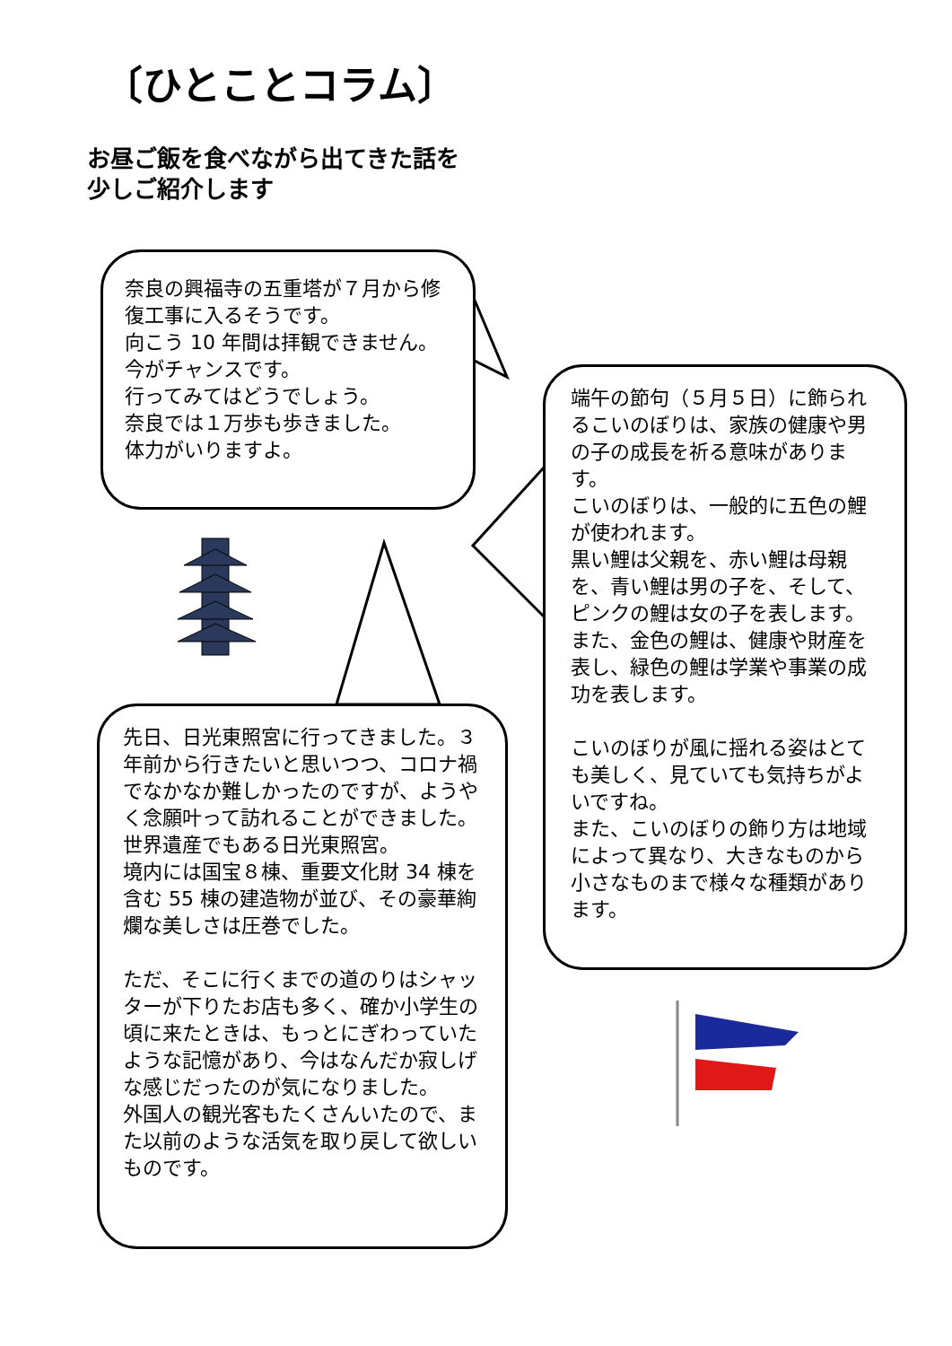〔ひとことコラム〕
お昼ご飯を食べながら出てきた話を
少しご紹介します
奈良の興福寺の五重塔が７月から修復工事に入るそうです。
向こう 10 年間は拝観できません。
今がチャンスです。
行ってみてはどうでしょう。
奈良では１万歩も歩きました。
体力がいりますよ。
先日、日光東照宮に行ってきました。３年前から行きたいと思いつつ、コロナ禍でなかなか難しかったのですが、ようやく念願叶って訪れることができました。
世界遺産でもある日光東照宮。
境内には国宝８棟、重要文化財 34 棟を含む 55 棟の建造物が並び、その豪華絢爛な美しさは圧巻でした。
ただ、そこに行くまでの道のりはシャッターが下りたお店も多く、確か小学生の頃に来たときは、もっとにぎわっていたような記憶があり、今はなんだか寂しげな感じだったのが気になりました。
外国人の観光客もたくさんいたので、また以前のような活気を取り戻して欲しいものです。
端午の節句（５月５日）に飾られるこいのぼりは、家族の健康や男の子の成長を祈る意味があります。
こいのぼりは、一般的に五色の鯉が使われます。
黒い鯉は父親を、赤い鯉は母親を、青い鯉は男の子を、そして、ピンクの鯉は女の子を表します。
また、金色の鯉は、健康や財産を表し、緑色の鯉は学業や事業の成功を表します。
こいのぼりが風に揺れる姿はとても美しく、見ていても気持ちがよいですね。
また、こいのぼりの飾り方は地域によって異なり、大きなものから小さなものまで様々な種類があります。